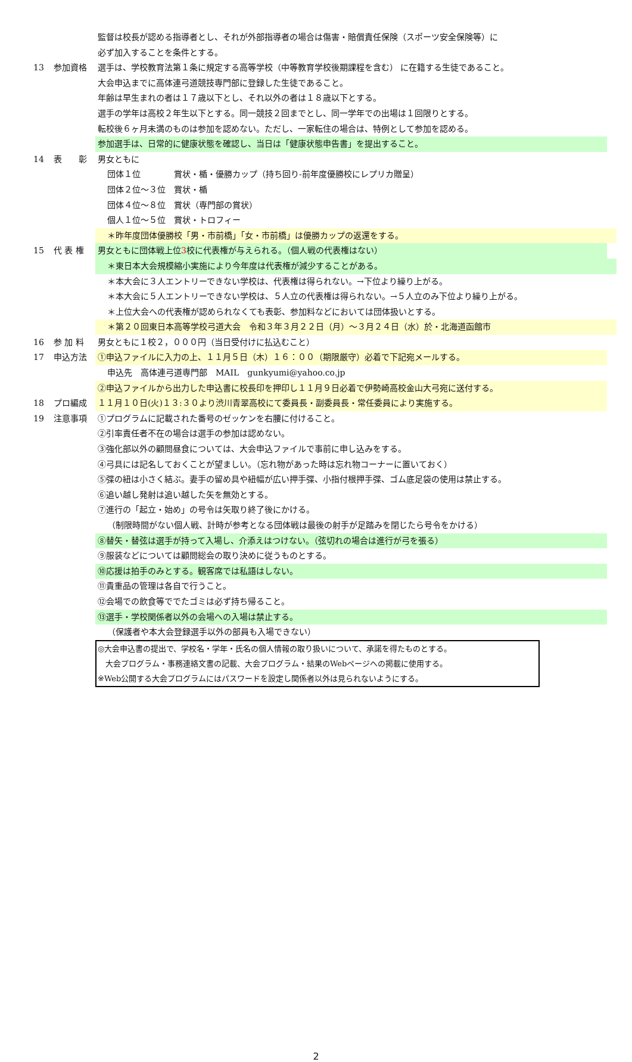監督は校長が認める指導者とし、それが外部指導者の場合は傷害・賠償責任保険（スポーツ安全保険等）に
必ず加入することを条件とする。
13 参加資格 選手は、学校教育法第１条に規定する高等学校（中等教育学校後期課程を含む） に在籍する生徒であること。
大会申込までに高体連弓道競技専門部に登録した生徒であること。
年齢は早生まれの者は１７歳以下とし、それ以外の者は１８歳以下とする。
選手の学年は高校２年生以下とする。同一競技２回までとし、同一学年での出場は１回限りとする。
転校後６ヶ月未満のものは参加を認めない。ただし、一家転住の場合は、特例として参加を認める。
参加選手は、日常的に健康状態を確認し、当日は「健康状態申告書」を提出すること。
14 表　　彰 男女ともに
団体１位　　　　賞状・楯・優勝カップ（持ち回り-前年度優勝校にレプリカ贈呈）
団体２位～３位　賞状・楯
団体４位～８位　賞状（専門部の賞状）
個人１位～５位　賞状・トロフィー
＊昨年度団体優勝校「男・市前橋」「女・市前橋」は優勝カップの返還をする。
15 代 表 権 男女ともに団体戦上位3校に代表権が与えられる。（個人戦の代表権はない）
＊東日本大会規模縮小実施により今年度は代表権が減少することがある。
＊本大会に３人エントリーできない学校は、代表権は得られない。→下位より繰り上がる。
＊本大会に５人エントリーできない学校は、５人立の代表権は得られない。→５人立のみ下位より繰り上がる。
＊上位大会への代表権が認められなくても表彰、参加料などにおいては団体扱いとする。
＊第２０回東日本高等学校弓道大会　令和３年３月２２日（月）～３月２４日（水）於・北海道函館市
16 参 加 料 男女ともに１校２，０００円（当日受付けに払込むこと）
17 申込方法 ①申込ファイルに入力の上、１１月５日（木）１６：００（期限厳守）必着で下記宛メールする。
申込先　高体連弓道専門部　MAIL　gunkyumi@yahoo.co.jp
②申込ファイルから出力した申込書に校長印を押印し１１月９日必着で伊勢崎高校金山大弓宛に送付する。
18 プロ編成 １１月１０日(火)１３:３０より渋川青翠高校にて委員長・副委員長・常任委員により実施する。
19 注意事項 ①プログラムに記載された番号のゼッケンを右腰に付けること。
②引率責任者不在の場合は選手の参加は認めない。
③強化部以外の顧問昼食については、大会申込ファイルで事前に申し込みをする。
④弓具には記名しておくことが望ましい。（忘れ物があった時は忘れ物コーナーに置いておく）
⑤弽の紐は小さく結ぶ。妻手の留め具や紐幅が広い押手弽、小指付根押手弽、ゴム底足袋の使用は禁止する。
⑥追い越し発射は追い越した矢を無効とする。
⑦進行の「起立・始め」の号令は矢取り終了後にかける。
（制限時間がない個人戦、計時が参考となる団体戦は最後の射手が足踏みを閉じたら号令をかける）
⑧替矢・替弦は選手が持って入場し、介添えはつけない。（弦切れの場合は進行が弓を張る）
⑨服装などについては顧問総会の取り決めに従うものとする。
⑩応援は拍手のみとする。観客席では私語はしない。
⑪貴重品の管理は各自で行うこと。
⑫会場での飲食等ででたゴミは必ず持ち帰ること。
⑬選手・学校関係者以外の会場への入場は禁止する。
（保護者や本大会登録選手以外の部員も入場できない）
◎大会申込書の提出で、学校名・学年・氏名の個人情報の取り扱いについて、承諾を得たものとする。
　大会プログラム・事務連絡文書の記載、大会プログラム・結果のWebページへの掲載に使用する。
※Web公開する大会プログラムにはパスワードを設定し関係者以外は見られないようにする。
2